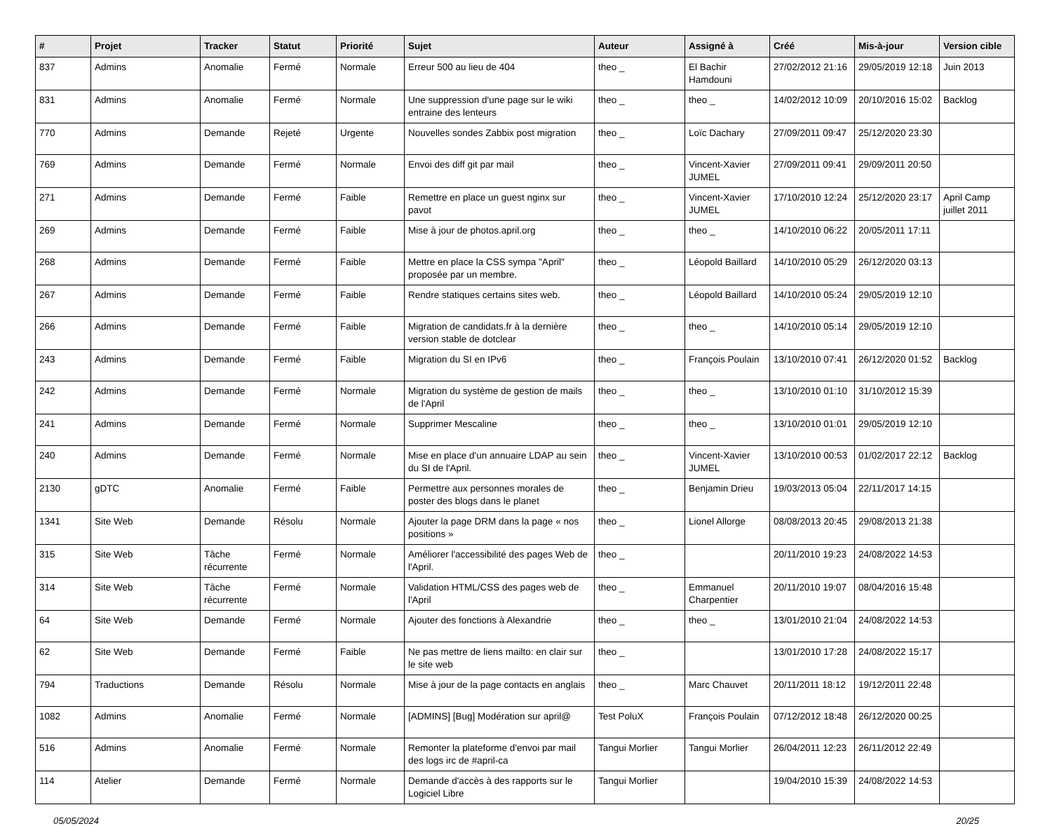| # | Projet | Tracker | Statut | Priorité | Sujet | Auteur | Assigné à | Créé | Mis-à-jour | Version cible |
| --- | --- | --- | --- | --- | --- | --- | --- | --- | --- | --- |
| 837 | Admins | Anomalie | Fermé | Normale | Erreur 500 au lieu de 404 | theo _ | El Bachir Hamdouni | 27/02/2012 21:16 | 29/05/2019 12:18 | Juin 2013 |
| 831 | Admins | Anomalie | Fermé | Normale | Une suppression d'une page sur le wiki entraine des lenteurs | theo _ | theo _ | 14/02/2012 10:09 | 20/10/2016 15:02 | Backlog |
| 770 | Admins | Demande | Rejeté | Urgente | Nouvelles sondes Zabbix post migration | theo _ | Loïc Dachary | 27/09/2011 09:47 | 25/12/2020 23:30 | |
| 769 | Admins | Demande | Fermé | Normale | Envoi des diff git par mail | theo _ | Vincent-Xavier JUMEL | 27/09/2011 09:41 | 29/09/2011 20:50 | |
| 271 | Admins | Demande | Fermé | Faible | Remettre en place un guest nginx sur pavot | theo _ | Vincent-Xavier JUMEL | 17/10/2010 12:24 | 25/12/2020 23:17 | April Camp juillet 2011 |
| 269 | Admins | Demande | Fermé | Faible | Mise à jour de photos.april.org | theo _ | theo _ | 14/10/2010 06:22 | 20/05/2011 17:11 | |
| 268 | Admins | Demande | Fermé | Faible | Mettre en place la CSS sympa "April" proposée par un membre. | theo _ | Léopold Baillard | 14/10/2010 05:29 | 26/12/2020 03:13 | |
| 267 | Admins | Demande | Fermé | Faible | Rendre statiques certains sites web. | theo _ | Léopold Baillard | 14/10/2010 05:24 | 29/05/2019 12:10 | |
| 266 | Admins | Demande | Fermé | Faible | Migration de candidats.fr à la dernière version stable de dotclear | theo _ | theo _ | 14/10/2010 05:14 | 29/05/2019 12:10 | |
| 243 | Admins | Demande | Fermé | Faible | Migration du SI en IPv6 | theo _ | François Poulain | 13/10/2010 07:41 | 26/12/2020 01:52 | Backlog |
| 242 | Admins | Demande | Fermé | Normale | Migration du système de gestion de mails de l'April | theo _ | theo _ | 13/10/2010 01:10 | 31/10/2012 15:39 | |
| 241 | Admins | Demande | Fermé | Normale | Supprimer Mescaline | theo _ | theo _ | 13/10/2010 01:01 | 29/05/2019 12:10 | |
| 240 | Admins | Demande | Fermé | Normale | Mise en place d'un annuaire LDAP au sein du SI de l'April. | theo _ | Vincent-Xavier JUMEL | 13/10/2010 00:53 | 01/02/2017 22:12 | Backlog |
| 2130 | gDTC | Anomalie | Fermé | Faible | Permettre aux personnes morales de poster des blogs dans le planet | theo _ | Benjamin Drieu | 19/03/2013 05:04 | 22/11/2017 14:15 | |
| 1341 | Site Web | Demande | Résolu | Normale | Ajouter la page DRM dans la page « nos positions » | theo _ | Lionel Allorge | 08/08/2013 20:45 | 29/08/2013 21:38 | |
| 315 | Site Web | Tâche récurrente | Fermé | Normale | Améliorer l'accessibilité des pages Web de l'April. | theo _ | | 20/11/2010 19:23 | 24/08/2022 14:53 | |
| 314 | Site Web | Tâche récurrente | Fermé | Normale | Validation HTML/CSS des pages web de l'April | theo _ | Emmanuel Charpentier | 20/11/2010 19:07 | 08/04/2016 15:48 | |
| 64 | Site Web | Demande | Fermé | Normale | Ajouter des fonctions à Alexandrie | theo _ | theo _ | 13/01/2010 21:04 | 24/08/2022 14:53 | |
| 62 | Site Web | Demande | Fermé | Faible | Ne pas mettre de liens mailto: en clair sur le site web | theo _ | | 13/01/2010 17:28 | 24/08/2022 15:17 | |
| 794 | Traductions | Demande | Résolu | Normale | Mise à jour de la page contacts en anglais | theo _ | Marc Chauvet | 20/11/2011 18:12 | 19/12/2011 22:48 | |
| 1082 | Admins | Anomalie | Fermé | Normale | [ADMINS] [Bug] Modération sur april@ | Test PoluX | François Poulain | 07/12/2012 18:48 | 26/12/2020 00:25 | |
| 516 | Admins | Anomalie | Fermé | Normale | Remonter la plateforme d'envoi par mail des logs irc de #april-ca | Tangui Morlier | Tangui Morlier | 26/04/2011 12:23 | 26/11/2012 22:49 | |
| 114 | Atelier | Demande | Fermé | Normale | Demande d'accès à des rapports sur le Logiciel Libre | Tangui Morlier | | 19/04/2010 15:39 | 24/08/2022 14:53 | |
05/05/2024 20/25